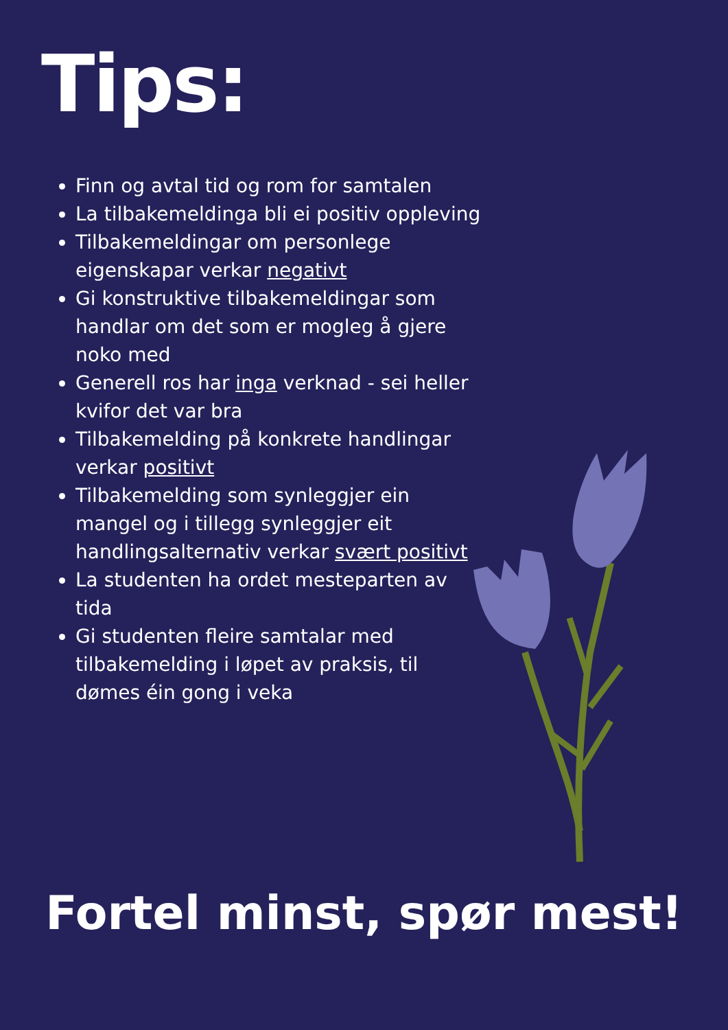Tips:
Finn og avtal tid og rom for samtalen
La tilbakemeldinga bli ei positiv oppleving
Tilbakemeldingar om personlege eigenskapar verkar negativt
Gi konstruktive tilbakemeldingar som handlar om det som er mogleg å gjere noko med
Generell ros har inga verknad - sei heller kvifor det var bra
Tilbakemelding på konkrete handlingar verkar positivt
Tilbakemelding som synleggjer ein mangel og i tillegg synleggjer eit handlingsalternativ verkar svært positivt
La studenten ha ordet mesteparten av tida
Gi studenten fleire samtalar med tilbakemelding i løpet av praksis, til dømes éin gong i veka
Fortel minst, spør mest!